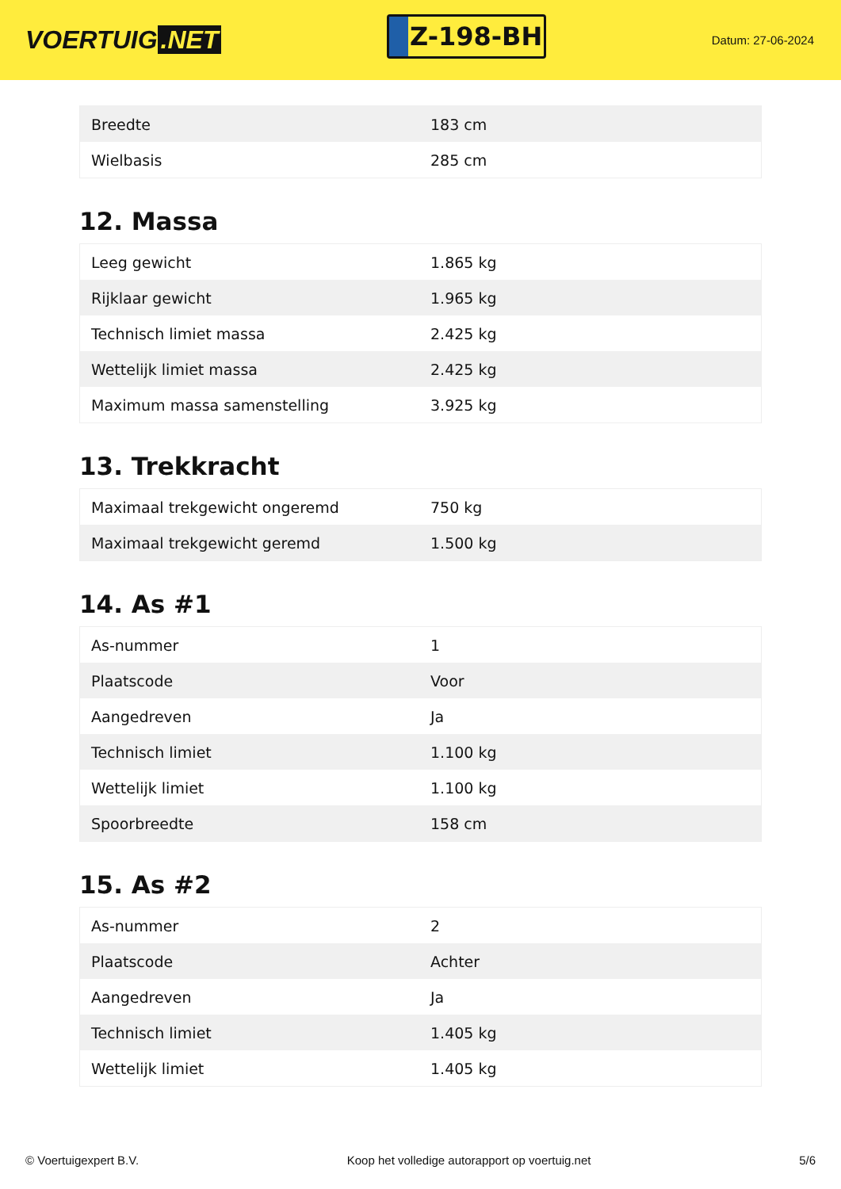VOERTUIG.NET
Z-198-BH
Datum: 27-06-2024
| Breedte | 183 cm |
| Wielbasis | 285 cm |
12. Massa
| Leeg gewicht | 1.865 kg |
| Rijklaar gewicht | 1.965 kg |
| Technisch limiet massa | 2.425 kg |
| Wettelijk limiet massa | 2.425 kg |
| Maximum massa samenstelling | 3.925 kg |
13. Trekkracht
| Maximaal trekgewicht ongeremd | 750 kg |
| Maximaal trekgewicht geremd | 1.500 kg |
14. As #1
| As-nummer | 1 |
| Plaatscode | Voor |
| Aangedreven | Ja |
| Technisch limiet | 1.100 kg |
| Wettelijk limiet | 1.100 kg |
| Spoorbreedte | 158 cm |
15. As #2
| As-nummer | 2 |
| Plaatscode | Achter |
| Aangedreven | Ja |
| Technisch limiet | 1.405 kg |
| Wettelijk limiet | 1.405 kg |
© Voertuigexpert B.V. Koop het volledige autorapport op voertuig.net 5/6